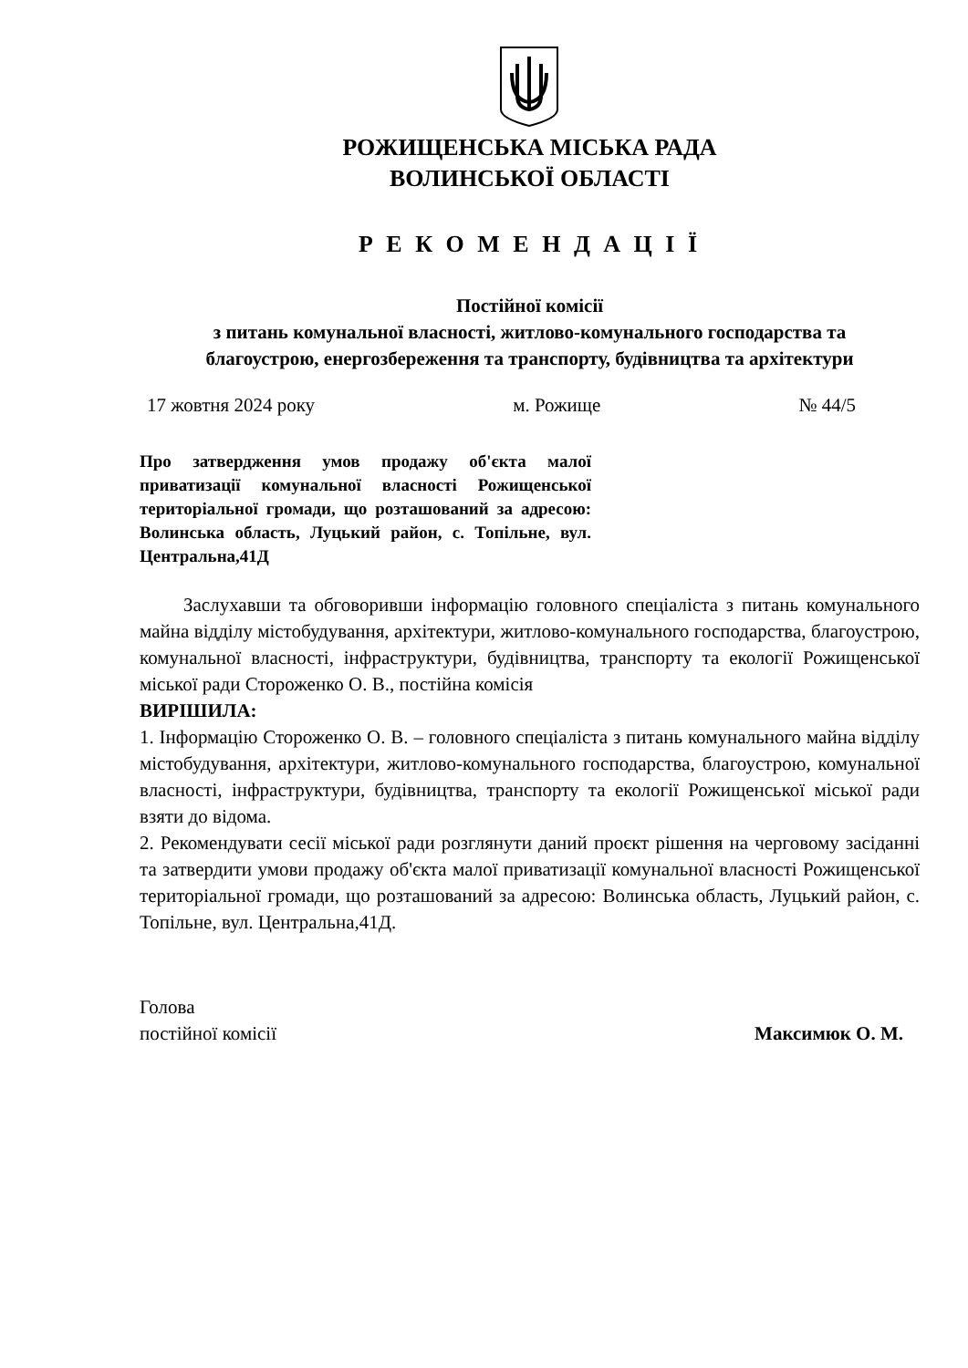РОЖИЩЕНСЬКА МІСЬКА РАДА
ВОЛИНСЬКОЇ ОБЛАСТІ
Р Е К О М Е Н Д А Ц І Ї
Постійної комісії
з питань комунальної власності, житлово-комунального господарства та
благоустрою, енергозбереження та транспорту, будівництва та архітектури
17 жовтня 2024 року м. Рожище № 44/5
Про затвердження умов продажу об'єкта малої приватизації комунальної власності Рожищенської територіальної громади, що розташований за адресою: Волинська область, Луцький район, с. Топільне, вул. Центральна,41Д
Заслухавши та обговоривши інформацію головного спеціаліста з питань комунального майна відділу містобудування, архітектури, житлово-комунального господарства, благоустрою, комунальної власності, інфраструктури, будівництва, транспорту та екології Рожищенської міської ради Стороженко О. В., постійна комісія
ВИРІШИЛА:
1. Інформацію Стороженко О. В. – головного спеціаліста з питань комунального майна відділу містобудування, архітектури, житлово-комунального господарства, благоустрою, комунальної власності, інфраструктури, будівництва, транспорту та екології Рожищенської міської ради взяти до відома.
2. Рекомендувати сесії міської ради розглянути даний проєкт рішення на черговому засіданні та затвердити умови продажу об'єкта малої приватизації комунальної власності Рожищенської територіальної громади, що розташований за адресою: Волинська область, Луцький район, с. Топільне, вул. Центральна,41Д.
Голова
постійної комісії
Максимюк О. М.